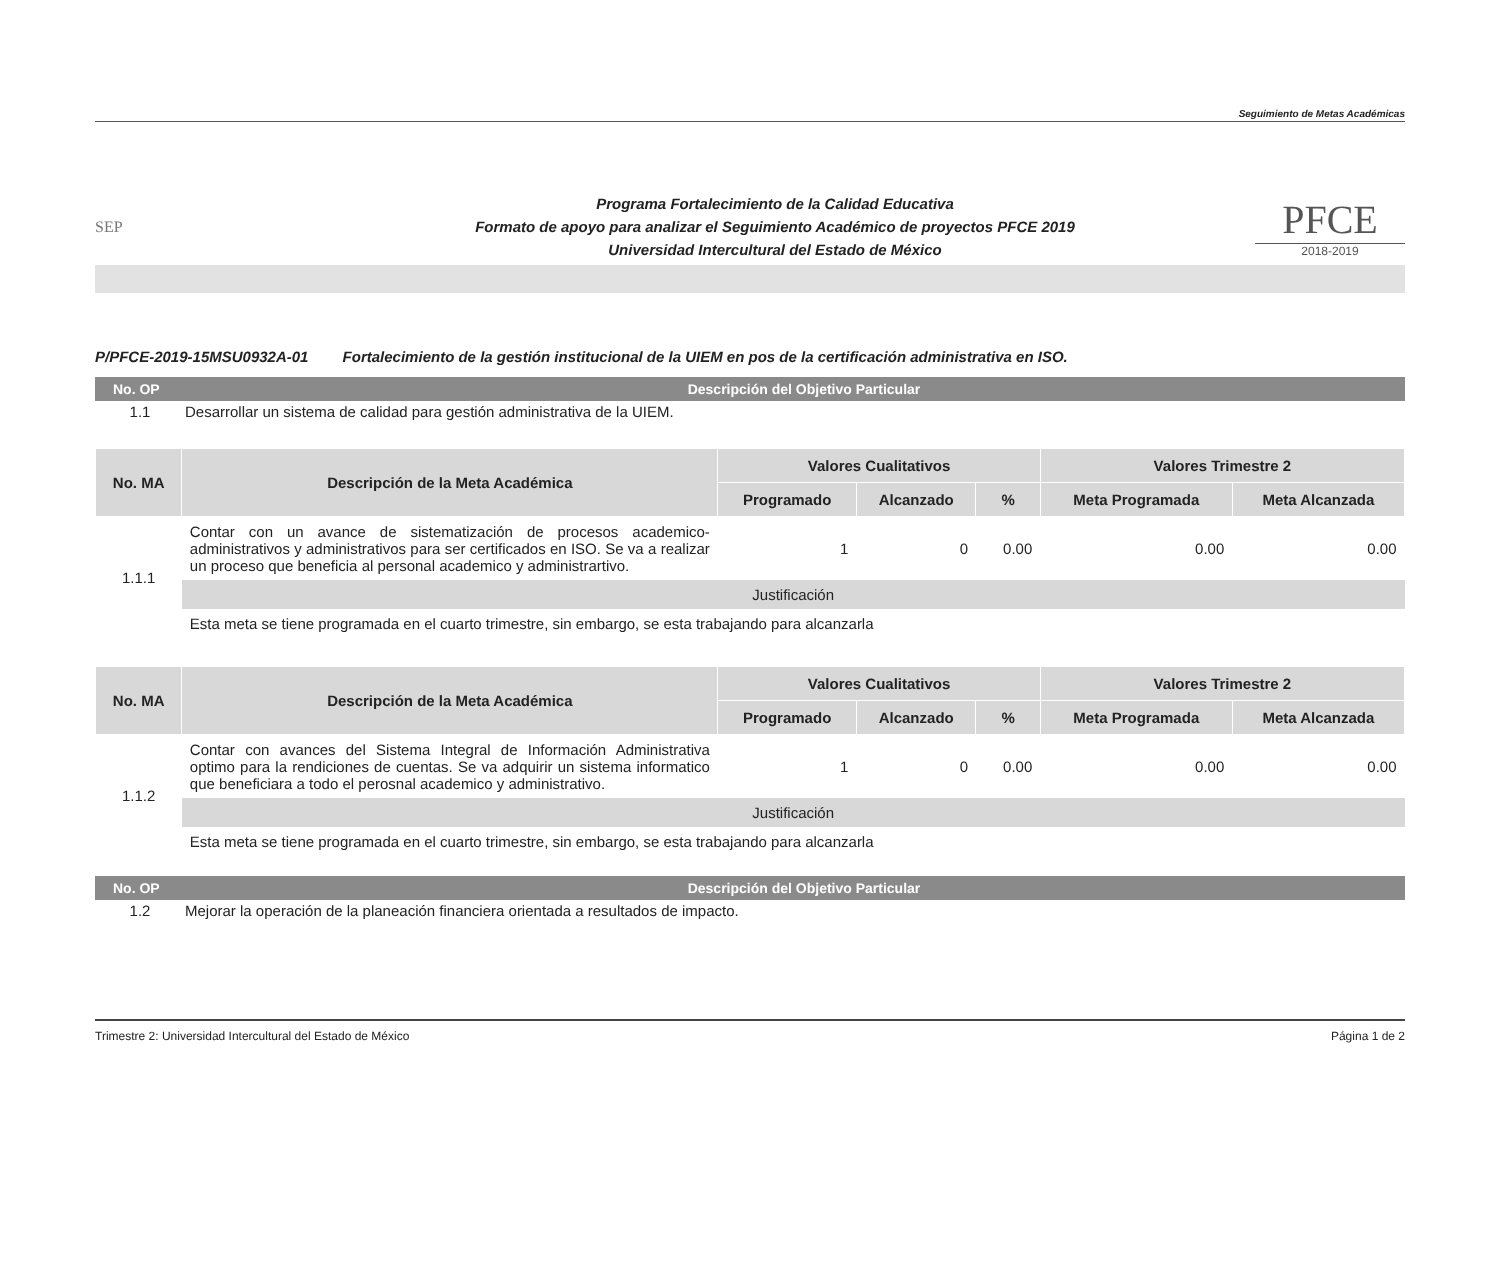Seguimiento de Metas Académicas
SEP
Programa Fortalecimiento de la Calidad Educativa
Formato de apoyo para analizar el Seguimiento Académico de proyectos PFCE 2019
Universidad Intercultural del Estado de México
PFCE
2018-2019
P/PFCE-2019-15MSU0932A-01 Fortalecimiento de la gestión institucional de la UIEM en pos de la certificación administrativa en ISO.
No. OP
Descripción del Objetivo Particular
1.1 Desarrollar un sistema de calidad para gestión administrativa de la UIEM.
| No. MA | Descripción de la Meta Académica | Valores Cualitativos | | | Valores Trimestre 2 | |
| --- | --- | --- | --- | --- | --- | --- |
| | | Programado | Alcanzado | % | Meta Programada | Meta Alcanzada |
| 1.1.1 | Contar con un avance de sistematización de procesos academico-administrativos y administrativos para ser certificados en ISO. Se va a realizar un proceso que beneficia al personal academico y administrartivo. | 1 | 0 | 0.00 | 0.00 | 0.00 |
| | Justificación | | | | | |
| | Esta meta se tiene programada en el cuarto trimestre, sin embargo, se esta trabajando para alcanzarla | | | | | |
| No. MA | Descripción de la Meta Académica | Valores Cualitativos | | | Valores Trimestre 2 | |
| --- | --- | --- | --- | --- | --- | --- |
| | | Programado | Alcanzado | % | Meta Programada | Meta Alcanzada |
| 1.1.2 | Contar con avances del Sistema Integral de Información Administrativa optimo para la rendiciones de cuentas. Se va adquirir un sistema informatico que beneficiara a todo el perosnal academico y administrativo. | 1 | 0 | 0.00 | 0.00 | 0.00 |
| | Justificación | | | | | |
| | Esta meta se tiene programada en el cuarto trimestre, sin embargo, se esta trabajando para alcanzarla | | | | | |
No. OP
Descripción del Objetivo Particular
1.2 Mejorar la operación de la planeación financiera orientada a resultados de impacto.
Trimestre 2: Universidad Intercultural del Estado de México
Página 1 de 2